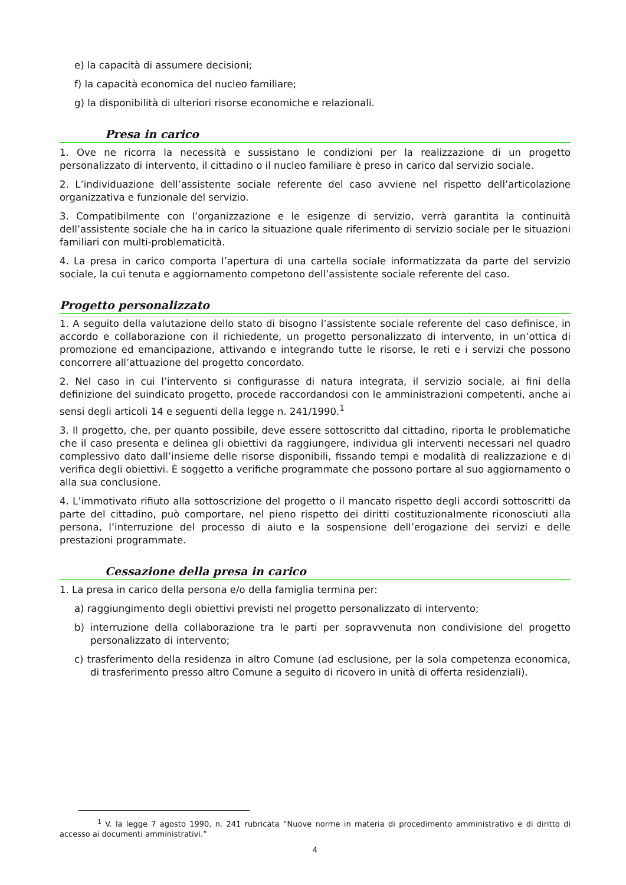e) la capacità di assumere decisioni;
f) la capacità economica del nucleo familiare;
g) la disponibilità di ulteriori risorse economiche e relazionali.
Presa in carico
1. Ove ne ricorra la necessità e sussistano le condizioni per la realizzazione di un progetto personalizzato di intervento, il cittadino o il nucleo familiare è preso in carico dal servizio sociale.
2. L’individuazione dell’assistente sociale referente del caso avviene nel rispetto dell’articolazione organizzativa e funzionale del servizio.
3. Compatibilmente con l’organizzazione e le esigenze di servizio, verrà garantita la continuità dell’assistente sociale che ha in carico la situazione quale riferimento di servizio sociale per le situazioni familiari con multi-problematicità.
4. La presa in carico comporta l’apertura di una cartella sociale informatizzata da parte del servizio sociale, la cui tenuta e aggiornamento competono dell’assistente sociale referente del caso.
Progetto personalizzato
1. A seguito della valutazione dello stato di bisogno l’assistente sociale referente del caso definisce, in accordo e collaborazione con il richiedente, un progetto personalizzato di intervento, in un’ottica di promozione ed emancipazione, attivando e integrando tutte le risorse, le reti e i servizi che possono concorrere all’attuazione del progetto concordato.
2. Nel caso in cui l’intervento si configurasse di natura integrata, il servizio sociale, ai fini della definizione del suindicato progetto, procede raccordandosi con le amministrazioni competenti, anche ai sensi degli articoli 14 e seguenti della legge n. 241/1990.<sup>1</sup>
3. Il progetto, che, per quanto possibile, deve essere sottoscritto dal cittadino, riporta le problematiche che il caso presenta e delinea gli obiettivi da raggiungere, individua gli interventi necessari nel quadro complessivo dato dall’insieme delle risorse disponibili, fissando tempi e modalità di realizzazione e di verifica degli obiettivi. È soggetto a verifiche programmate che possono portare al suo aggiornamento o alla sua conclusione.
4. L’immotivato rifiuto alla sottoscrizione del progetto o il mancato rispetto degli accordi sottoscritti da parte del cittadino, può comportare, nel pieno rispetto dei diritti costituzionalmente riconosciuti alla persona, l’interruzione del processo di aiuto e la sospensione dell’erogazione dei servizi e delle prestazioni programmate.
Cessazione della presa in carico
1. La presa in carico della persona e/o della famiglia termina per:
a) raggiungimento degli obiettivi previsti nel progetto personalizzato di intervento;
b) interruzione della collaborazione tra le parti per sopravvenuta non condivisione del progetto personalizzato di intervento;
c) trasferimento della residenza in altro Comune (ad esclusione, per la sola competenza economica, di trasferimento presso altro Comune a seguito di ricovero in unità di offerta residenziali).
<sup>1</sup> V. la legge 7 agosto 1990, n. 241 rubricata “Nuove norme in materia di procedimento amministrativo e di diritto di accesso ai documenti amministrativi.”
4